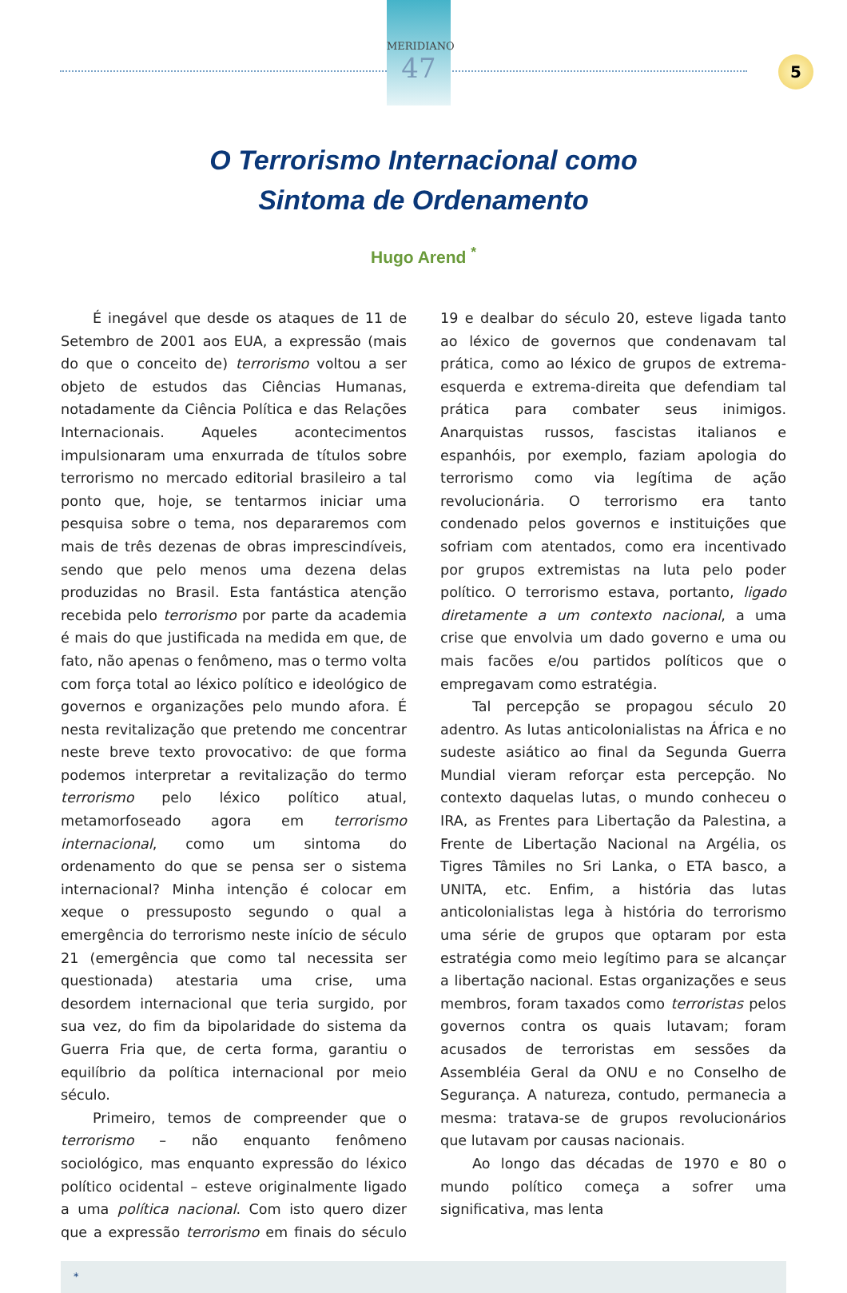MERIDIANO
47
5
O Terrorismo Internacional como
Sintoma de Ordenamento
Hugo Arend <sup>*</sup>
É inegável que desde os ataques de 11 de Setembro de 2001 aos EUA, a expressão (mais do que o conceito de) terrorismo voltou a ser objeto de estudos das Ciências Humanas, notadamente da Ciência Política e das Relações Internacionais. Aqueles acontecimentos impulsionaram uma enxurrada de títulos sobre terrorismo no mercado editorial brasileiro a tal ponto que, hoje, se tentarmos iniciar uma pesquisa sobre o tema, nos depararemos com mais de três dezenas de obras imprescindíveis, sendo que pelo menos uma dezena delas produzidas no Brasil. Esta fantástica atenção recebida pelo terrorismo por parte da academia é mais do que justificada na medida em que, de fato, não apenas o fenômeno, mas o termo volta com força total ao léxico político e ideológico de governos e organizações pelo mundo afora. É nesta revitalização que pretendo me concentrar neste breve texto provocativo: de que forma podemos interpretar a revitalização do termo terrorismo pelo léxico político atual, metamorfoseado agora em terrorismo internacional, como um sintoma do ordenamento do que se pensa ser o sistema internacional? Minha intenção é colocar em xeque o pressuposto segundo o qual a emergência do terrorismo neste início de século 21 (emergência que como tal necessita ser questionada) atestaria uma crise, uma desordem internacional que teria surgido, por sua vez, do fim da bipolaridade do sistema da Guerra Fria que, de certa forma, garantiu o equilíbrio da política internacional por meio século.
Primeiro, temos de compreender que o terrorismo – não enquanto fenômeno sociológico, mas enquanto expressão do léxico político ocidental – esteve originalmente ligado a uma política nacional. Com isto quero dizer que a expressão terrorismo em finais do século 19 e dealbar do século 20, esteve ligada tanto ao léxico de governos que condenavam tal prática, como ao léxico de grupos de extrema-esquerda e extrema-direita que defendiam tal prática para combater seus inimigos. Anarquistas russos, fascistas italianos e espanhóis, por exemplo, faziam apologia do terrorismo como via legítima de ação revolucionária. O terrorismo era tanto condenado pelos governos e instituições que sofriam com atentados, como era incentivado por grupos extremistas na luta pelo poder político. O terrorismo estava, portanto, ligado diretamente a um contexto nacional, a uma crise que envolvia um dado governo e uma ou mais facões e/ou partidos políticos que o empregavam como estratégia.
Tal percepção se propagou século 20 adentro. As lutas anticolonialistas na África e no sudeste asiático ao final da Segunda Guerra Mundial vieram reforçar esta percepção. No contexto daquelas lutas, o mundo conheceu o IRA, as Frentes para Libertação da Palestina, a Frente de Libertação Nacional na Argélia, os Tigres Tâmiles no Sri Lanka, o ETA basco, a UNITA, etc. Enfim, a história das lutas anticolonialistas lega à história do terrorismo uma série de grupos que optaram por esta estratégia como meio legítimo para se alcançar a libertação nacional. Estas organizações e seus membros, foram taxados como terroristas pelos governos contra os quais lutavam; foram acusados de terroristas em sessões da Assembléia Geral da ONU e no Conselho de Segurança. A natureza, contudo, permanecia a mesma: tratava-se de grupos revolucionários que lutavam por causas nacionais.
Ao longo das décadas de 1970 e 80 o mundo político começa a sofrer uma significativa, mas lenta
*